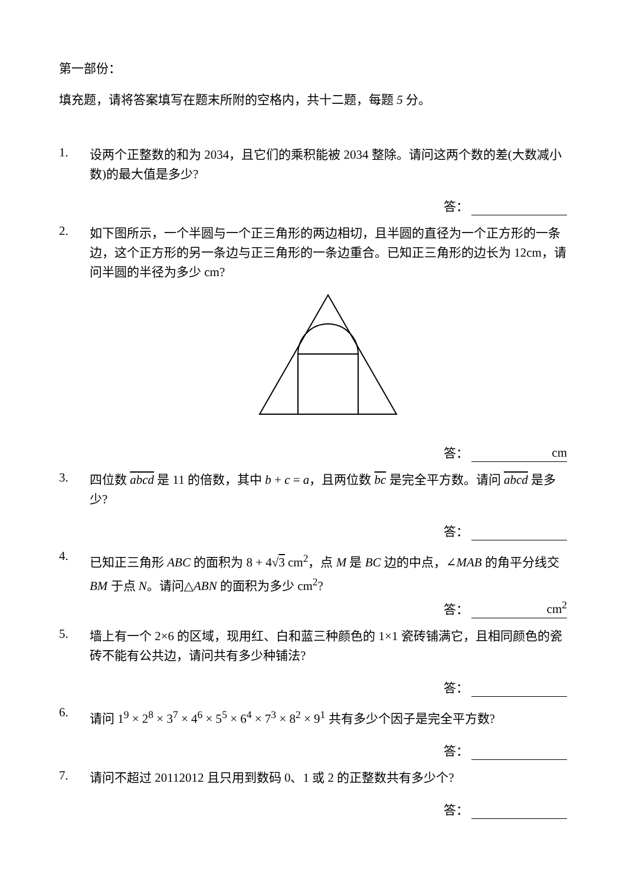第一部份：
填充题，请将答案填写在题末所附的空格内，共十二题，每题 5 分。
1.
设两个正整数的和为 2034，且它们的乘积能被 2034 整除。请问这两个数的差(大数减小数)的最大值是多少?
答：
2.
如下图所示，一个半圆与一个正三角形的两边相切，且半圆的直径为一个正方形的一条边，这个正方形的另一条边与正三角形的一条边重合。已知正三角形的边长为 12cm，请问半圆的半径为多少 cm?
答： cm
3.
四位数 abcd 是 11 的倍数，其中 b + c = a，且两位数 bc 是完全平方数。请问 abcd 是多少?
答：
4.
已知正三角形 ABC 的面积为 8 + 4√3 cm<sup>2</sup>，点 M 是 BC 边的中点，∠MAB 的角平分线交 BM 于点 N。请问△ABN 的面积为多少 cm<sup>2</sup>?
答： cm<sup>2</sup>
5.
墙上有一个 2×6 的区域，现用红、白和蓝三种颜色的 1×1 瓷砖铺满它，且相同颜色的瓷砖不能有公共边，请问共有多少种铺法?
答：
6.
请问 1<sup>9</sup> × 2<sup>8</sup> × 3<sup>7</sup> × 4<sup>6</sup> × 5<sup>5</sup> × 6<sup>4</sup> × 7<sup>3</sup> × 8<sup>2</sup> × 9<sup>1</sup> 共有多少个因子是完全平方数?
答：
7.
请问不超过 20112012 且只用到数码 0、1 或 2 的正整数共有多少个?
答：